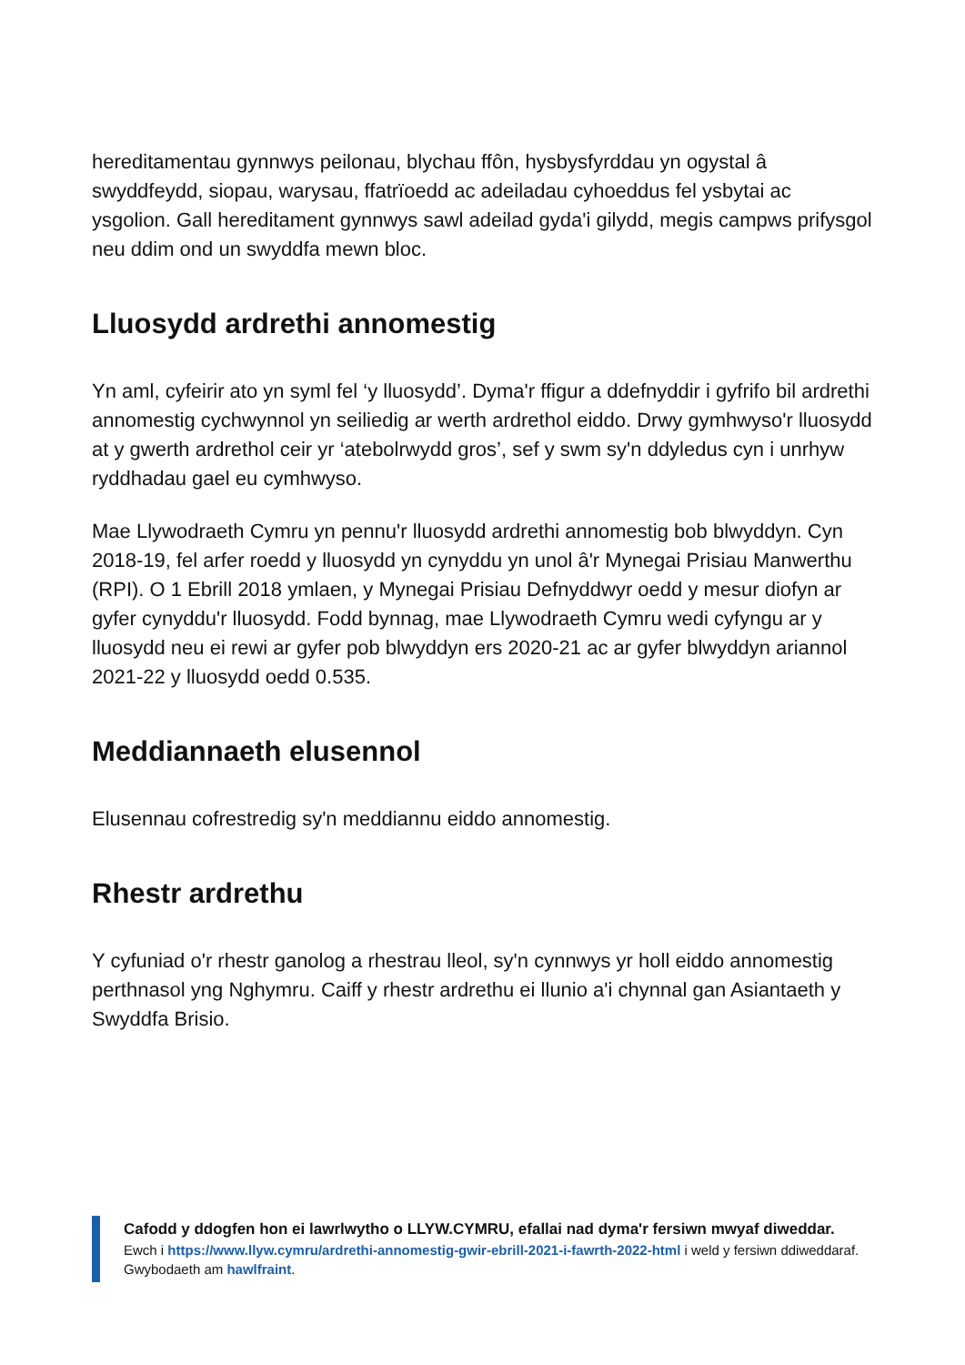hereditamentau gynnwys peilonau, blychau ffôn, hysbysfyrddau yn ogystal â swyddfeydd, siopau, warysau, ffatrïoedd ac adeiladau cyhoeddus fel ysbytai ac ysgolion. Gall hereditament gynnwys sawl adeilad gyda'i gilydd, megis campws prifysgol neu ddim ond un swyddfa mewn bloc.
Lluosydd ardrethi annomestig
Yn aml, cyfeirir ato yn syml fel ‘y lluosydd’. Dyma'r ffigur a ddefnyddir i gyfrifo bil ardrethi annomestig cychwynnol yn seiliedig ar werth ardrethol eiddo. Drwy gymhwyso'r lluosydd at y gwerth ardrethol ceir yr ‘atebolrwydd gros’, sef y swm sy'n ddyledus cyn i unrhyw ryddhadau gael eu cymhwyso.
Mae Llywodraeth Cymru yn pennu'r lluosydd ardrethi annomestig bob blwyddyn. Cyn 2018-19, fel arfer roedd y lluosydd yn cynyddu yn unol â'r Mynegai Prisiau Manwerthu (RPI). O 1 Ebrill 2018 ymlaen, y Mynegai Prisiau Defnyddwyr oedd y mesur diofyn ar gyfer cynyddu'r lluosydd. Fodd bynnag, mae Llywodraeth Cymru wedi cyfyngu ar y lluosydd neu ei rewi ar gyfer pob blwyddyn ers 2020-21 ac ar gyfer blwyddyn ariannol 2021-22 y lluosydd oedd 0.535.
Meddiannaeth elusennol
Elusennau cofrestredig sy'n meddiannu eiddo annomestig.
Rhestr ardrethu
Y cyfuniad o'r rhestr ganolog a rhestrau lleol, sy'n cynnwys yr holl eiddo annomestig perthnasol yng Nghymru. Caiff y rhestr ardrethu ei llunio a'i chynnal gan Asiantaeth y Swyddfa Brisio.
Cafodd y ddogfen hon ei lawrlwytho o LLYW.CYMRU, efallai nad dyma'r fersiwn mwyaf diweddar.
Ewch i https://www.llyw.cymru/ardrethi-annomestig-gwir-ebrill-2021-i-fawrth-2022-html i weld y fersiwn ddiweddaraf.
Gwybodaeth am hawlfraint.